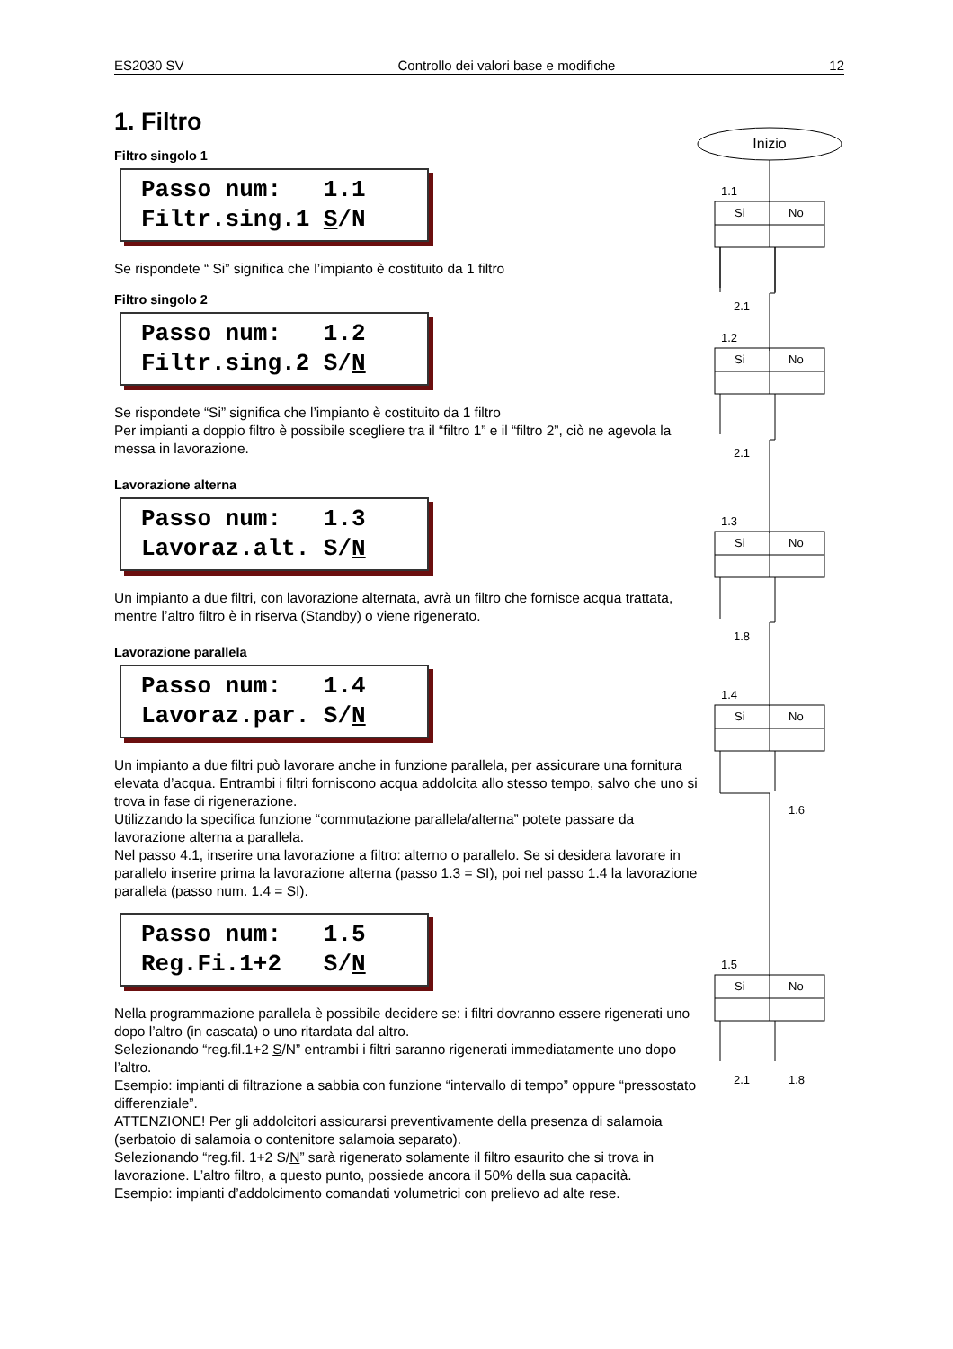ES2030 SV Controllo dei valori base e modifiche 12
1. Filtro
Filtro singolo 1
Passo num: 1.1 Filtr.sing.1 S/N
Se rispondete “ Si” significa che l’impianto è costituito da 1 filtro
Filtro singolo 2
Passo num: 1.2 Filtr.sing.2 S/N
Se rispondete “Si” significa che l’impianto è costituito da 1 filtro
Per impianti a doppio filtro è possibile scegliere tra il “filtro 1” e il “filtro 2”, ciò ne agevola la messa in lavorazione.
Lavorazione alterna
Passo num: 1.3 Lavoraz.alt. S/N
Un impianto a due filtri, con lavorazione alternata, avrà un filtro che fornisce acqua trattata, mentre l’altro filtro è in riserva (Standby) o viene rigenerato.
Lavorazione parallela
Passo num: 1.4 Lavoraz.par. S/N
Un impianto a due filtri può lavorare anche in funzione parallela, per assicurare una fornitura elevata d’acqua. Entrambi i filtri forniscono acqua addolcita allo stesso tempo, salvo che uno si trova in fase di rigenerazione.
Utilizzando la specifica funzione “commutazione parallela/alterna” potete passare da lavorazione alterna a parallela.
Nel passo 4.1, inserire una lavorazione a filtro: alterno o parallelo. Se si desidera lavorare in parallelo inserire prima la lavorazione alterna (passo 1.3 = SI), poi nel passo 1.4 la lavorazione parallela (passo num. 1.4 = SI).
Passo num: 1.5 Reg.Fi.1+2 S/N
Nella programmazione parallela è possibile decidere se: i filtri dovranno essere rigenerati uno dopo l’altro (in cascata) o uno ritardata dal altro.
Selezionando “reg.fil.1+2 S/N” entrambi i filtri saranno rigenerati immediatamente uno dopo l’altro.
Esempio: impianti di filtrazione a sabbia con funzione “intervallo di tempo” oppure “pressostato differenziale”.
ATTENZIONE! Per gli addolcitori assicurarsi preventivamente della presenza di salamoia (serbatoio di salamoia o contenitore salamoia separato).
Selezionando “reg.fil. 1+2 S/N” sarà rigenerato solamente il filtro esaurito che si trova in lavorazione. L’altro filtro, a questo punto, possiede ancora il 50% della sua capacità.
Esempio: impianti d’addolcimento comandati volumetrici con prelievo ad alte rese.
Inizio
1.1
Si
No
2.1
1.2
Si
No
2.1
1.3
Si
No
1.8
1.4
Si
No
1.6
1.5
Si
No
2.1
1.8